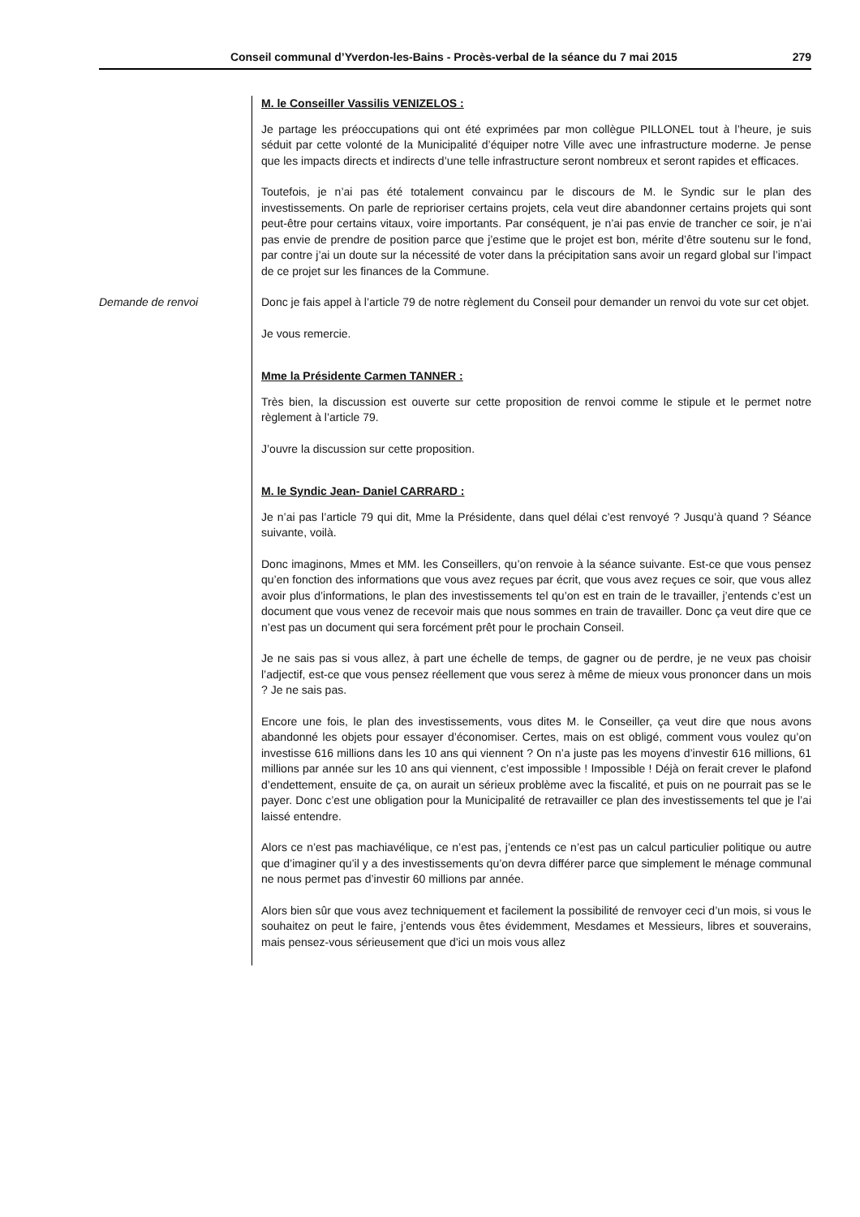Conseil communal d’Yverdon-les-Bains - Procès-verbal de la séance du 7 mai 2015 279
M. le Conseiller Vassilis VENIZELOS :
Je partage les préoccupations qui ont été exprimées par mon collègue PILLONEL tout à l’heure, je suis séduit par cette volonté de la Municipalité d’équiper notre Ville avec une infrastructure moderne. Je pense que les impacts directs et indirects d’une telle infrastructure seront nombreux et seront rapides et efficaces.
Toutefois, je n’ai pas été totalement convaincu par le discours de M. le Syndic sur le plan des investissements. On parle de reprioriser certains projets, cela veut dire abandonner certains projets qui sont peut-être pour certains vitaux, voire importants. Par conséquent, je n’ai pas envie de trancher ce soir, je n’ai pas envie de prendre de position parce que j’estime que le projet est bon, mérite d’être soutenu sur le fond, par contre j’ai un doute sur la nécessité de voter dans la précipitation sans avoir un regard global sur l’impact de ce projet sur les finances de la Commune.
Demande de renvoi
Donc je fais appel à l’article 79 de notre règlement du Conseil pour demander un renvoi du vote sur cet objet.
Je vous remercie.
Mme la Présidente Carmen TANNER :
Très bien, la discussion est ouverte sur cette proposition de renvoi comme le stipule et le permet notre règlement à l’article 79.
J’ouvre la discussion sur cette proposition.
M. le Syndic Jean- Daniel CARRARD :
Je n’ai pas l’article 79 qui dit, Mme la Présidente, dans quel délai c’est renvoyé ? Jusqu’à quand ? Séance suivante, voilà.
Donc imaginons, Mmes et MM. les Conseillers, qu’on renvoie à la séance suivante. Est-ce que vous pensez qu’en fonction des informations que vous avez reçues par écrit, que vous avez reçues ce soir, que vous allez avoir plus d’informations, le plan des investissements tel qu’on est en train de le travailler, j’entends c’est un document que vous venez de recevoir mais que nous sommes en train de travailler. Donc ça veut dire que ce n’est pas un document qui sera forcément prêt pour le prochain Conseil.
Je ne sais pas si vous allez, à part une échelle de temps, de gagner ou de perdre, je ne veux pas choisir l’adjectif, est-ce que vous pensez réellement que vous serez à même de mieux vous prononcer dans un mois ? Je ne sais pas.
Encore une fois, le plan des investissements, vous dites M. le Conseiller, ça veut dire que nous avons abandonné les objets pour essayer d’économiser. Certes, mais on est obligé, comment vous voulez qu’on investisse 616 millions dans les 10 ans qui viennent ? On n’a juste pas les moyens d’investir 616 millions, 61 millions par année sur les 10 ans qui viennent, c’est impossible ! Impossible ! Déjà on ferait crever le plafond d’endettement, ensuite de ça, on aurait un sérieux problème avec la fiscalité, et puis on ne pourrait pas se le payer. Donc c’est une obligation pour la Municipalité de retravailler ce plan des investissements tel que je l’ai laissé entendre.
Alors ce n’est pas machiavélique, ce n’est pas, j’entends ce n’est pas un calcul particulier politique ou autre que d’imaginer qu’il y a des investissements qu’on devra différer parce que simplement le ménage communal ne nous permet pas d’investir 60 millions par année.
Alors bien sûr que vous avez techniquement et facilement la possibilité de renvoyer ceci d’un mois, si vous le souhaitez on peut le faire, j’entends vous êtes évidemment, Mesdames et Messieurs, libres et souverains, mais pensez-vous sérieusement que d’ici un mois vous allez